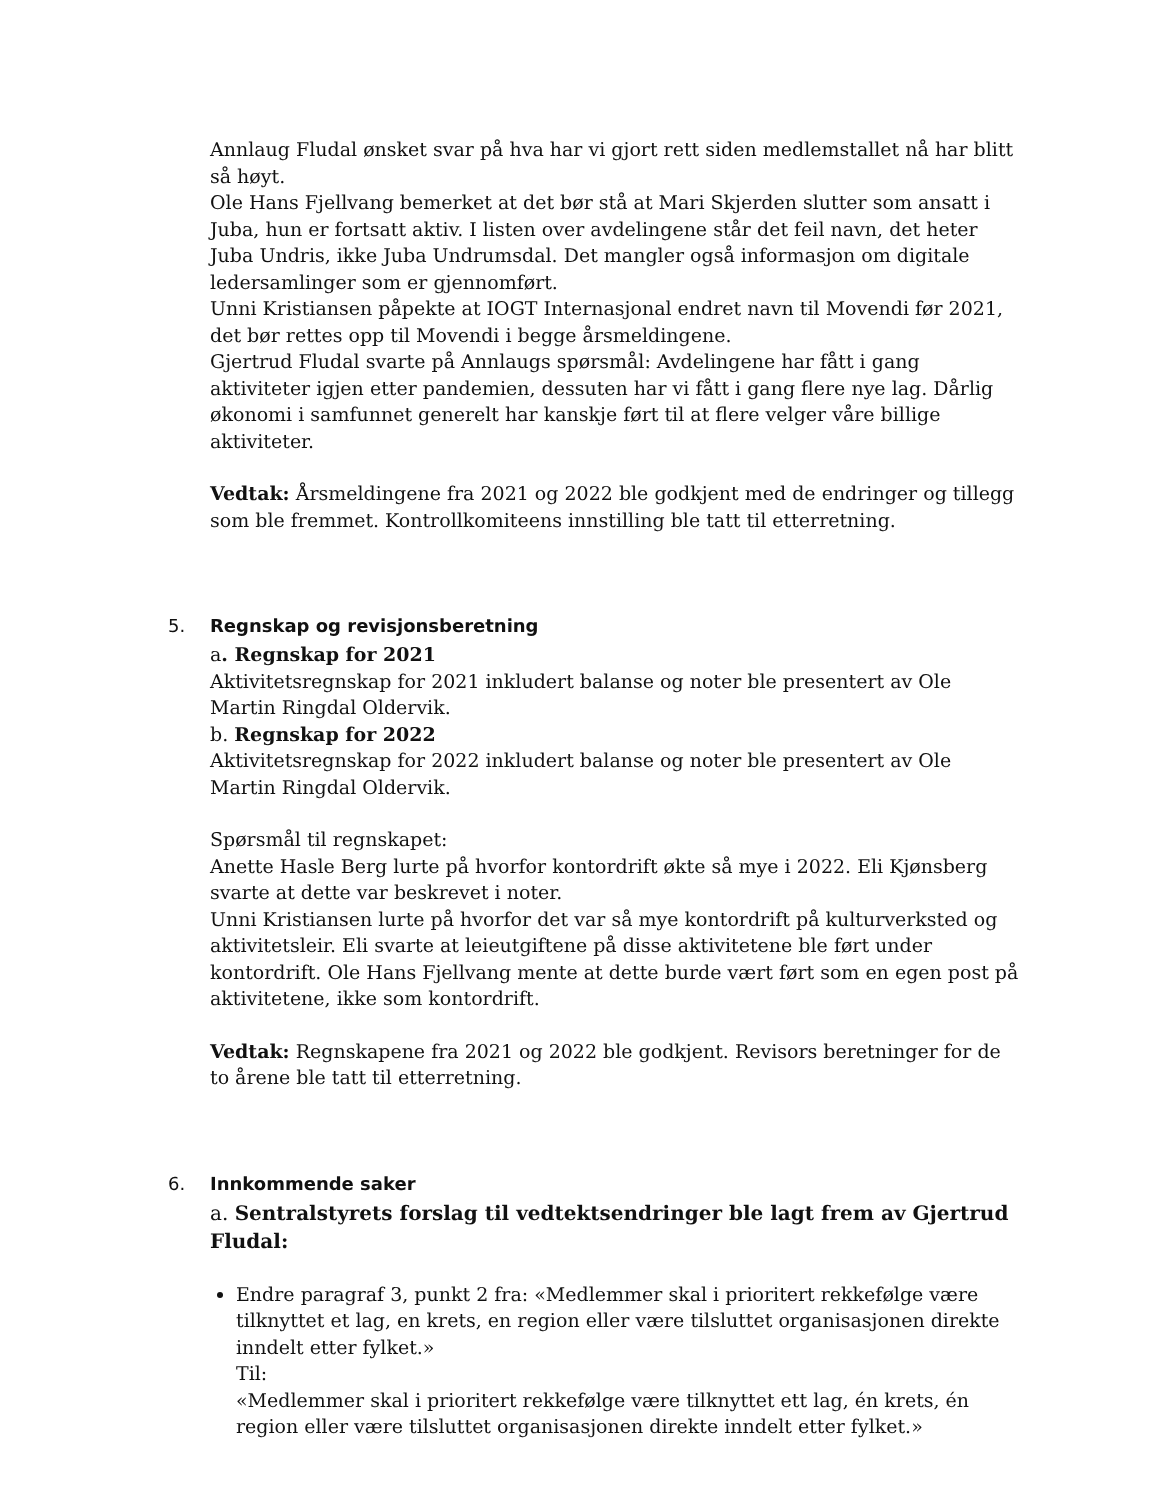Annlaug Fludal ønsket svar på hva har vi gjort rett siden medlemstallet nå har blitt så høyt.
Ole Hans Fjellvang bemerket at det bør stå at Mari Skjerden slutter som ansatt i Juba, hun er fortsatt aktiv. I listen over avdelingene står det feil navn, det heter Juba Undris, ikke Juba Undrumsdal. Det mangler også informasjon om digitale ledersamlinger som er gjennomført.
Unni Kristiansen påpekte at IOGT Internasjonal endret navn til Movendi før 2021, det bør rettes opp til Movendi i begge årsmeldingene.
Gjertrud Fludal svarte på Annlaugs spørsmål: Avdelingene har fått i gang aktiviteter igjen etter pandemien, dessuten har vi fått i gang flere nye lag. Dårlig økonomi i samfunnet generelt har kanskje ført til at flere velger våre billige aktiviteter.
Vedtak: Årsmeldingene fra 2021 og 2022 ble godkjent med de endringer og tillegg som ble fremmet. Kontrollkomiteens innstilling ble tatt til etterretning.
5. Regnskap og revisjonsberetning
a. Regnskap for 2021
Aktivitetsregnskap for 2021 inkludert balanse og noter ble presentert av Ole Martin Ringdal Oldervik.
b. Regnskap for 2022
Aktivitetsregnskap for 2022 inkludert balanse og noter ble presentert av Ole Martin Ringdal Oldervik.
Spørsmål til regnskapet:
Anette Hasle Berg lurte på hvorfor kontordrift økte så mye i 2022. Eli Kjønsberg svarte at dette var beskrevet i noter.
Unni Kristiansen lurte på hvorfor det var så mye kontordrift på kulturverksted og aktivitetsleir. Eli svarte at leieutgiftene på disse aktivitetene ble ført under kontordrift. Ole Hans Fjellvang mente at dette burde vært ført som en egen post på aktivitetene, ikke som kontordrift.
Vedtak: Regnskapene fra 2021 og 2022 ble godkjent. Revisors beretninger for de to årene ble tatt til etterretning.
6. Innkommende saker
a. Sentralstyrets forslag til vedtektsendringer ble lagt frem av Gjertrud Fludal:
Endre paragraf 3, punkt 2 fra: «Medlemmer skal i prioritert rekkefølge være tilknyttet et lag, en krets, en region eller være tilsluttet organisasjonen direkte inndelt etter fylket.»
Til:
«Medlemmer skal i prioritert rekkefølge være tilknyttet ett lag, én krets, én region eller være tilsluttet organisasjonen direkte inndelt etter fylket.»